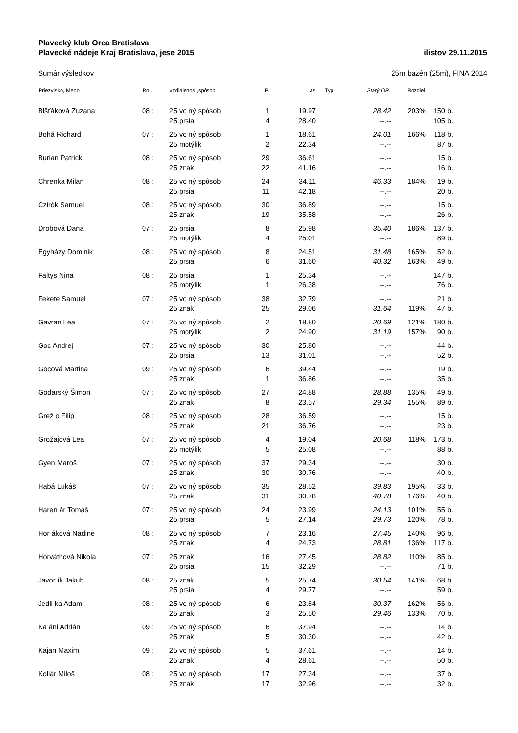Plavecký klub Orca Bratislava
Plavecké nádeje Kraj Bratislava, jese 2015 ilistov 29.11.2015
Sumár výsledkov 25m bazén (25m), FINA 2014
| Priezvisko, Meno | Ro . | vzdialenos ,spôsob | P. | as | Typ | Starý OR. | Rozdiel | |
| --- | --- | --- | --- | --- | --- | --- | --- | --- |
| Blšťáková Zuzana | 08 : | 25 vo ný spôsob | 1 | 19.97 | | 28.42 | 203% | 150 b. |
| | | 25 prsia | 4 | 28.40 | | --.-- | | 105 b. |
| Bohá Richard | 07 : | 25 vo ný spôsob | 1 | 18.61 | | 24.01 | 166% | 118 b. |
| | | 25 motýlik | 2 | 22.34 | | --.-- | | 87 b. |
| Burian Patrick | 08 : | 25 vo ný spôsob | 29 | 36.61 | | --.-- | | 15 b. |
| | | 25 znak | 22 | 41.16 | | --.-- | | 16 b. |
| Chrenka Milan | 08 : | 25 vo ný spôsob | 24 | 34.11 | | 46.33 | 184% | 19 b. |
| | | 25 prsia | 11 | 42.18 | | --.-- | | 20 b. |
| Czirók Samuel | 08 : | 25 vo ný spôsob | 30 | 36.89 | | --.-- | | 15 b. |
| | | 25 znak | 19 | 35.58 | | --.-- | | 26 b. |
| Drobová Dana | 07 : | 25 prsia | 8 | 25.98 | | 35.40 | 186% | 137 b. |
| | | 25 motýlik | 4 | 25.01 | | --.-- | | 89 b. |
| Egyházy Dominik | 08 : | 25 vo ný spôsob | 8 | 24.51 | | 31.48 | 165% | 52 b. |
| | | 25 prsia | 6 | 31.60 | | 40.32 | 163% | 49 b. |
| Faltys Nina | 08 : | 25 prsia | 1 | 25.34 | | --.-- | | 147 b. |
| | | 25 motýlik | 1 | 26.38 | | --.-- | | 76 b. |
| Fekete Samuel | 07 : | 25 vo ný spôsob | 38 | 32.79 | | --.-- | | 21 b. |
| | | 25 znak | 25 | 29.06 | | 31.64 | 119% | 47 b. |
| Gavran Lea | 07 : | 25 vo ný spôsob | 2 | 18.80 | | 20.69 | 121% | 180 b. |
| | | 25 motýlik | 2 | 24.90 | | 31.19 | 157% | 90 b. |
| Goc Andrej | 07 : | 25 vo ný spôsob | 30 | 25.80 | | --.-- | | 44 b. |
| | | 25 prsia | 13 | 31.01 | | --.-- | | 52 b. |
| Gocová Martina | 09 : | 25 vo ný spôsob | 6 | 39.44 | | --.-- | | 19 b. |
| | | 25 znak | 1 | 36.86 | | --.-- | | 35 b. |
| Godarský Šimon | 07 : | 25 vo ný spôsob | 27 | 24.88 | | 28.88 | 135% | 49 b. |
| | | 25 znak | 8 | 23.57 | | 29.34 | 155% | 89 b. |
| Grež o Filip | 08 : | 25 vo ný spôsob | 28 | 36.59 | | --.-- | | 15 b. |
| | | 25 znak | 21 | 36.76 | | --.-- | | 23 b. |
| Grožajová Lea | 07 : | 25 vo ný spôsob | 4 | 19.04 | | 20.68 | 118% | 173 b. |
| | | 25 motýlik | 5 | 25.08 | | --.-- | | 88 b. |
| Gyen Maroš | 07 : | 25 vo ný spôsob | 37 | 29.34 | | --.-- | | 30 b. |
| | | 25 znak | 30 | 30.76 | | --.-- | | 40 b. |
| Habá Lukáš | 07 : | 25 vo ný spôsob | 35 | 28.52 | | 39.83 | 195% | 33 b. |
| | | 25 znak | 31 | 30.78 | | 40.78 | 176% | 40 b. |
| Haren ár Tomáš | 07 : | 25 vo ný spôsob | 24 | 23.99 | | 24.13 | 101% | 55 b. |
| | | 25 prsia | 5 | 27.14 | | 29.73 | 120% | 78 b. |
| Hor áková Nadine | 08 : | 25 vo ný spôsob | 7 | 23.16 | | 27.45 | 140% | 96 b. |
| | | 25 znak | 4 | 24.73 | | 28.81 | 136% | 117 b. |
| Horváthová Nikola | 07 : | 25 znak | 16 | 27.45 | | 28.82 | 110% | 85 b. |
| | | 25 prsia | 15 | 32.29 | | --.-- | | 71 b. |
| Javor ík Jakub | 08 : | 25 znak | 5 | 25.74 | | 30.54 | 141% | 68 b. |
| | | 25 prsia | 4 | 29.77 | | --.-- | | 59 b. |
| Jedli ka Adam | 08 : | 25 vo ný spôsob | 6 | 23.84 | | 30.37 | 162% | 56 b. |
| | | 25 znak | 3 | 25.50 | | 29.46 | 133% | 70 b. |
| Ka áni Adrián | 09 : | 25 vo ný spôsob | 6 | 37.94 | | --.-- | | 14 b. |
| | | 25 znak | 5 | 30.30 | | --.-- | | 42 b. |
| Kajan Maxim | 09 : | 25 vo ný spôsob | 5 | 37.61 | | --.-- | | 14 b. |
| | | 25 znak | 4 | 28.61 | | --.-- | | 50 b. |
| Kollár Miloš | 08 : | 25 vo ný spôsob | 17 | 27.34 | | --.-- | | 37 b. |
| | | 25 znak | 17 | 32.96 | | --.-- | | 32 b. |